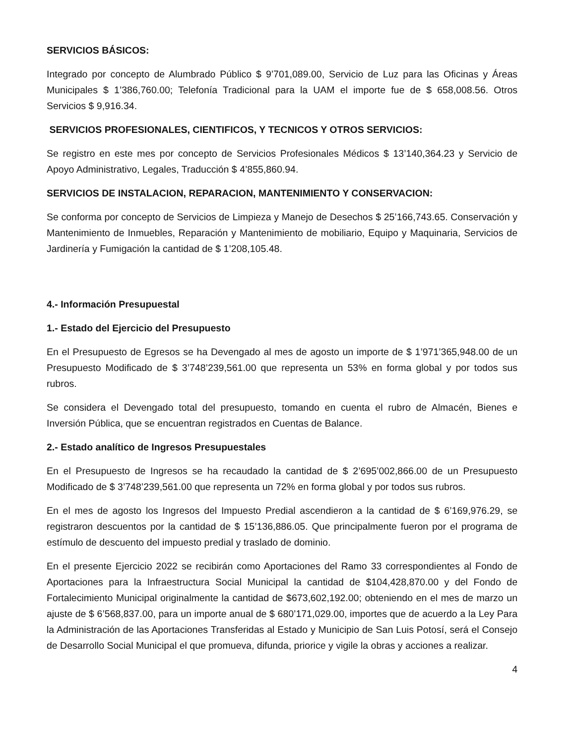SERVICIOS BÁSICOS:
Integrado por concepto de Alumbrado Público $ 9’701,089.00, Servicio de Luz para las Oficinas y Áreas Municipales $ 1’386,760.00; Telefonía Tradicional para la UAM el importe fue de $ 658,008.56. Otros Servicios $ 9,916.34.
SERVICIOS PROFESIONALES, CIENTIFICOS, Y TECNICOS Y OTROS SERVICIOS:
Se registro en este mes por concepto de Servicios Profesionales Médicos $ 13’140,364.23 y Servicio de Apoyo Administrativo, Legales, Traducción $ 4’855,860.94.
SERVICIOS DE INSTALACION, REPARACION, MANTENIMIENTO Y CONSERVACION:
Se conforma por concepto de Servicios de Limpieza y Manejo de Desechos $ 25’166,743.65. Conservación y Mantenimiento de Inmuebles, Reparación y Mantenimiento de mobiliario, Equipo y Maquinaria, Servicios de Jardinería y Fumigación la cantidad de $ 1’208,105.48.
4.- Información Presupuestal
1.- Estado del Ejercicio del Presupuesto
En el Presupuesto de Egresos se ha Devengado al mes de agosto un importe de $ 1’971’365,948.00 de un Presupuesto Modificado de $ 3’748’239,561.00 que representa un 53% en forma global y por todos sus rubros.
Se considera el Devengado total del presupuesto, tomando en cuenta el rubro de Almacén, Bienes e Inversión Pública, que se encuentran registrados en Cuentas de Balance.
2.- Estado analítico de Ingresos Presupuestales
En el Presupuesto de Ingresos se ha recaudado la cantidad de $ 2’695’002,866.00 de un Presupuesto Modificado de $ 3’748’239,561.00 que representa un 72% en forma global y por todos sus rubros.
En el mes de agosto los Ingresos del Impuesto Predial ascendieron a la cantidad de $ 6’169,976.29, se registraron descuentos por la cantidad de $ 15’136,886.05. Que principalmente fueron por el programa de estímulo de descuento del impuesto predial y traslado de dominio.
En el presente Ejercicio 2022 se recibirán como Aportaciones del Ramo 33 correspondientes al Fondo de Aportaciones para la Infraestructura Social Municipal la cantidad de $104,428,870.00 y del Fondo de Fortalecimiento Municipal originalmente la cantidad de $673,602,192.00; obteniendo en el mes de marzo un ajuste de $ 6’568,837.00, para un importe anual de $ 680’171,029.00, importes que de acuerdo a la Ley Para la Administración de las Aportaciones Transferidas al Estado y Municipio de San Luis Potosí, será el Consejo de Desarrollo Social Municipal el que promueva, difunda, priorice y vigile la obras y acciones a realizar.
4